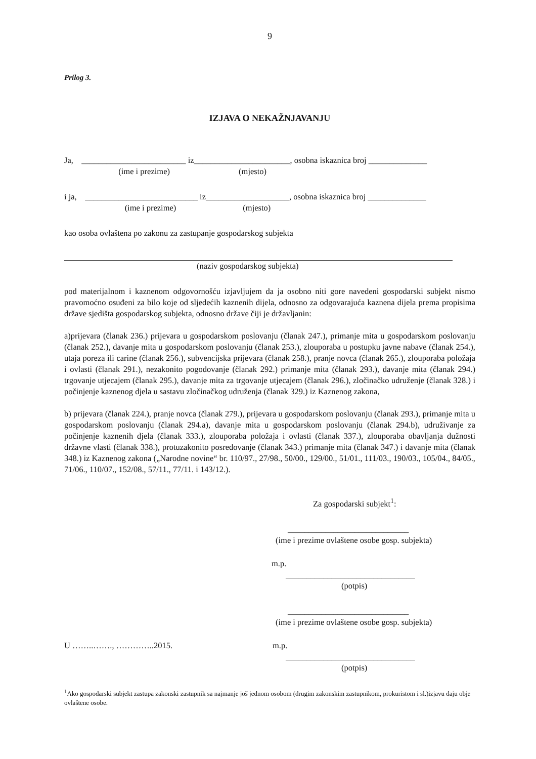9
Prilog 3.
IZJAVA O NEKAŽNJAVANJU
Ja, _________________________ iz_______________________, osobna iskaznica broj ______________
(ime i prezime) (mjesto)
i ja, ___________________________ iz____________________, osobna iskaznica broj ______________
(ime i prezime) (mjesto)
kao osoba ovlaštena po zakonu za zastupanje gospodarskog subjekta
(naziv gospodarskog subjekta)
pod materijalnom i kaznenom odgovornošću izjavljujem da ja osobno niti gore navedeni gospodarski subjekt nismo pravomoćno osuđeni za bilo koje od sljedećih kaznenih dijela, odnosno za odgovarajuća kaznena dijela prema propisima države sjedišta gospodarskog subjekta, odnosno države čiji je državljanin:
a)prijevara (članak 236.) prijevara u gospodarskom poslovanju (članak 247.), primanje mita u gospodarskom poslovanju (članak 252.), davanje mita u gospodarskom poslovanju (članak 253.), zlouporaba u postupku javne nabave (članak 254.), utaja poreza ili carine (članak 256.), subvencijska prijevara (članak 258.), pranje novca (članak 265.), zlouporaba položaja i ovlasti (članak 291.), nezakonito pogodovanje (članak 292.) primanje mita (članak 293.), davanje mita (članak 294.) trgovanje utjecajem (članak 295.), davanje mita za trgovanje utjecajem (članak 296.), zločinačko udruženje (članak 328.) i počinjenje kaznenog djela u sastavu zločinačkog udruženja (članak 329.) iz Kaznenog zakona,
b) prijevara (članak 224.), pranje novca (članak 279.), prijevara u gospodarskom poslovanju (članak 293.), primanje mita u gospodarskom poslovanju (članak 294.a), davanje mita u gospodarskom poslovanju (članak 294.b), udruživanje za počinjenje kaznenih djela (članak 333.), zlouporaba položaja i ovlasti (članak 337.), zlouporaba obavljanja dužnosti državne vlasti (članak 338.), protuzakonito posredovanje (članak 343.) primanje mita (članak 347.) i davanje mita (članak 348.) iz Kaznenog zakona („Narodne novine“ br. 110/97., 27/98., 50/00., 129/00., 51/01., 111/03., 190/03., 105/04., 84/05., 71/06., 110/07., 152/08., 57/11., 77/11. i 143/12.).
Za gospodarski subjekt<sup>1</sup>:
_____________________________
(ime i prezime ovlaštene osobe gosp. subjekta)
m.p.
_______________________________
(potpis)
_____________________________
(ime i prezime ovlaštene osobe gosp. subjekta)
U ……..……., …………..2015. m.p.
_______________________________
(potpis)
<sup>1</sup> Ako gospodarski subjekt zastupa zakonski zastupnik sa najmanje još jednom osobom (drugim zakonskim zastupnikom, prokuristom i sl.)izjavu daju obje ovlaštene osobe.